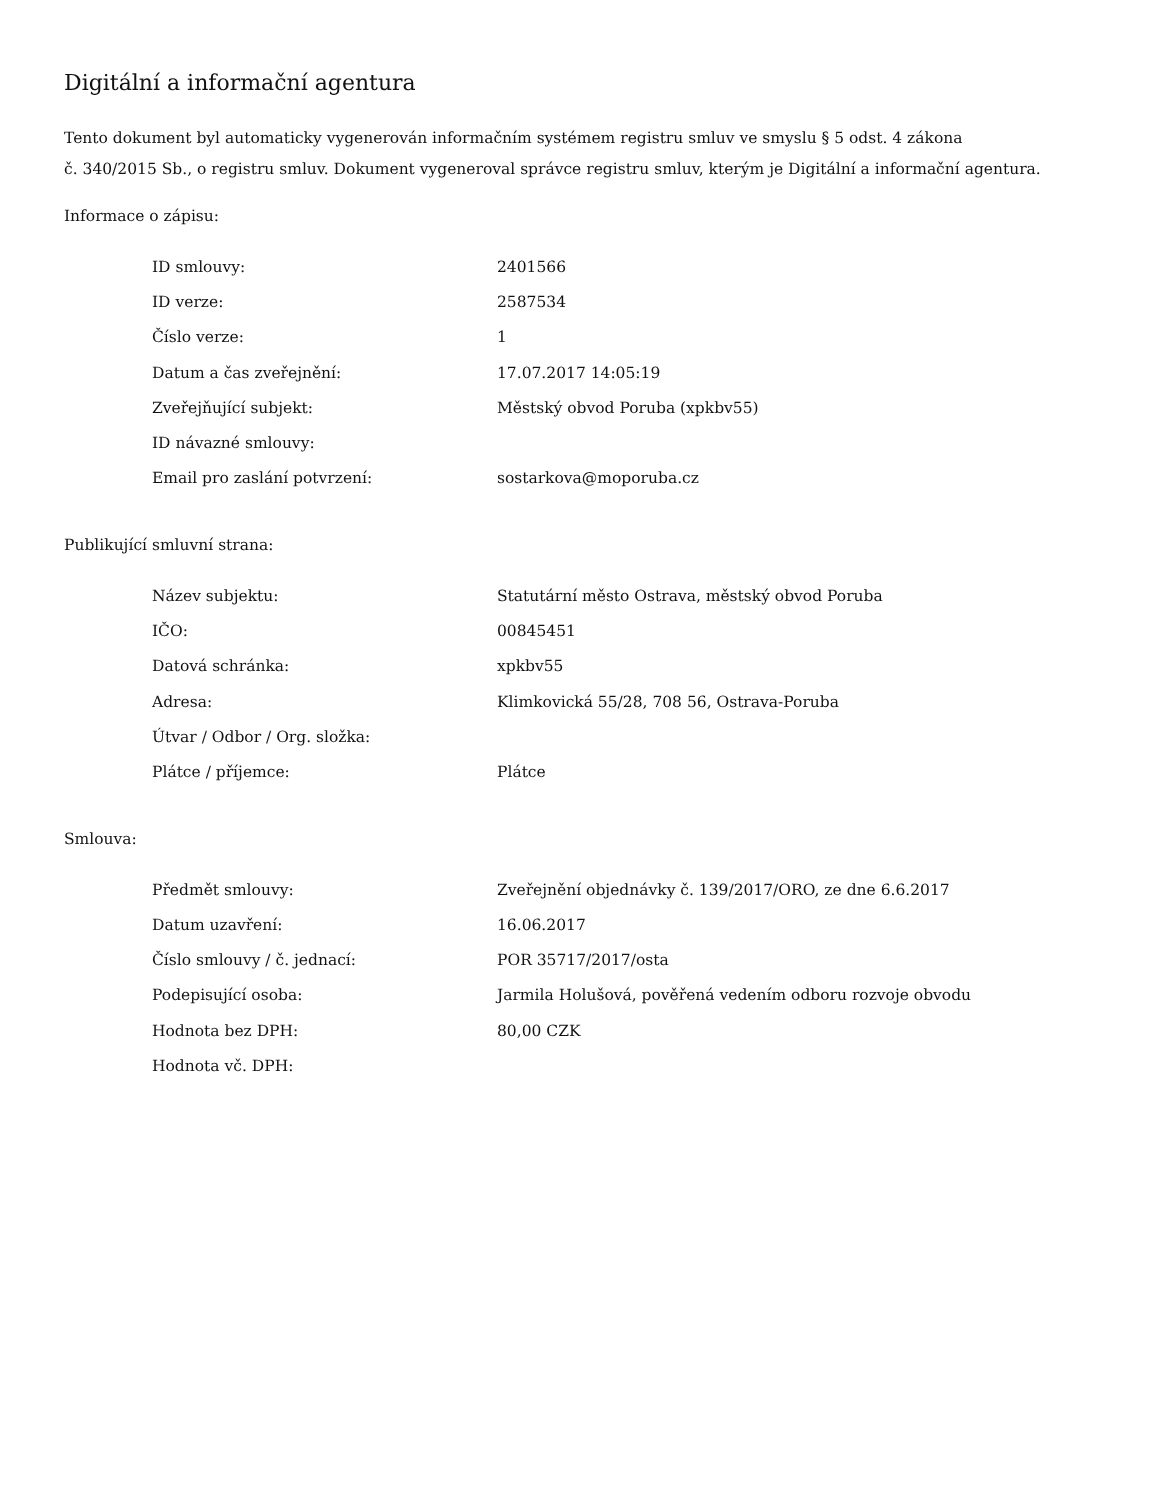Digitální a informační agentura
Tento dokument byl automaticky vygenerován informačním systémem registru smluv ve smyslu § 5 odst. 4 zákona
č. 340/2015 Sb., o registru smluv. Dokument vygeneroval správce registru smluv, kterým je Digitální a informační agentura.
Informace o zápisu:
| ID smlouvy: | 2401566 |
| ID verze: | 2587534 |
| Číslo verze: | 1 |
| Datum a čas zveřejnění: | 17.07.2017 14:05:19 |
| Zveřejňující subjekt: | Městský obvod Poruba (xpkbv55) |
| ID návazné smlouvy: | |
| Email pro zaslání potvrzení: | sostarkova@moporuba.cz |
Publikující smluvní strana:
| Název subjektu: | Statutární město Ostrava, městský obvod Poruba |
| IČO: | 00845451 |
| Datová schránka: | xpkbv55 |
| Adresa: | Klimkovická 55/28, 708 56, Ostrava-Poruba |
| Útvar / Odbor / Org. složka: | |
| Plátce / příjemce: | Plátce |
Smlouva:
| Předmět smlouvy: | Zveřejnění objednávky č. 139/2017/ORO, ze dne 6.6.2017 |
| Datum uzavření: | 16.06.2017 |
| Číslo smlouvy / č. jednací: | POR 35717/2017/osta |
| Podepisující osoba: | Jarmila Holušová, pověřená vedením odboru rozvoje obvodu |
| Hodnota bez DPH: | 80,00 CZK |
| Hodnota vč. DPH: | |